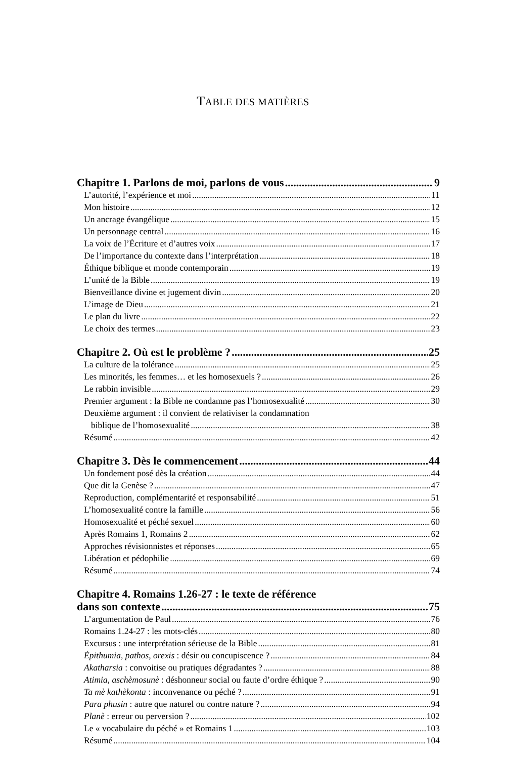TABLE DES MATIÈRES
Chapitre 1. Parlons de moi, parlons de vous 9
L’autorité, l’expérience et moi 11
Mon histoire 12
Un ancrage évangélique 15
Un personnage central 16
La voix de l’Écriture et d’autres voix 17
De l’importance du contexte dans l’interprétation 18
Éthique biblique et monde contemporain 19
L’unité de la Bible 19
Bienveillance divine et jugement divin 20
L’image de Dieu 21
Le plan du livre 22
Le choix des termes 23
Chapitre 2. Où est le problème ? 25
La culture de la tolérance 25
Les minorités, les femmes… et les homosexuels ? 26
Le rabbin invisible 29
Premier argument : la Bible ne condamne pas l’homosexualité 30
Deuxième argument : il convient de relativiser la condamnation
biblique de l’homosexualité 38
Résumé 42
Chapitre 3. Dès le commencement 44
Un fondement posé dès la création 44
Que dit la Genèse ? 47
Reproduction, complémentarité et responsabilité 51
L’homosexualité contre la famille 56
Homosexualité et péché sexuel 60
Après Romains 1, Romains 2 62
Approches révisionnistes et réponses 65
Libération et pédophilie 69
Résumé 74
Chapitre 4. Romains 1.26-27 : le texte de référence
dans son contexte 75
L’argumentation de Paul 76
Romains 1.24-27 : les mots-clés 80
Excursus : une interprétation sérieuse de la Bible 81
Épithumia, pathos, orexis : désir ou concupiscence ? 84
Akatharsia : convoitise ou pratiques dégradantes ? 88
Atimia, aschèmosunè : déshonneur social ou faute d’ordre éthique ? 90
Ta mè kathèkonta : inconvenance ou péché ? 91
Para phusin : autre que naturel ou contre nature ? 94
Planè : erreur ou perversion ? 102
Le « vocabulaire du péché » et Romains 1 103
Résumé 104